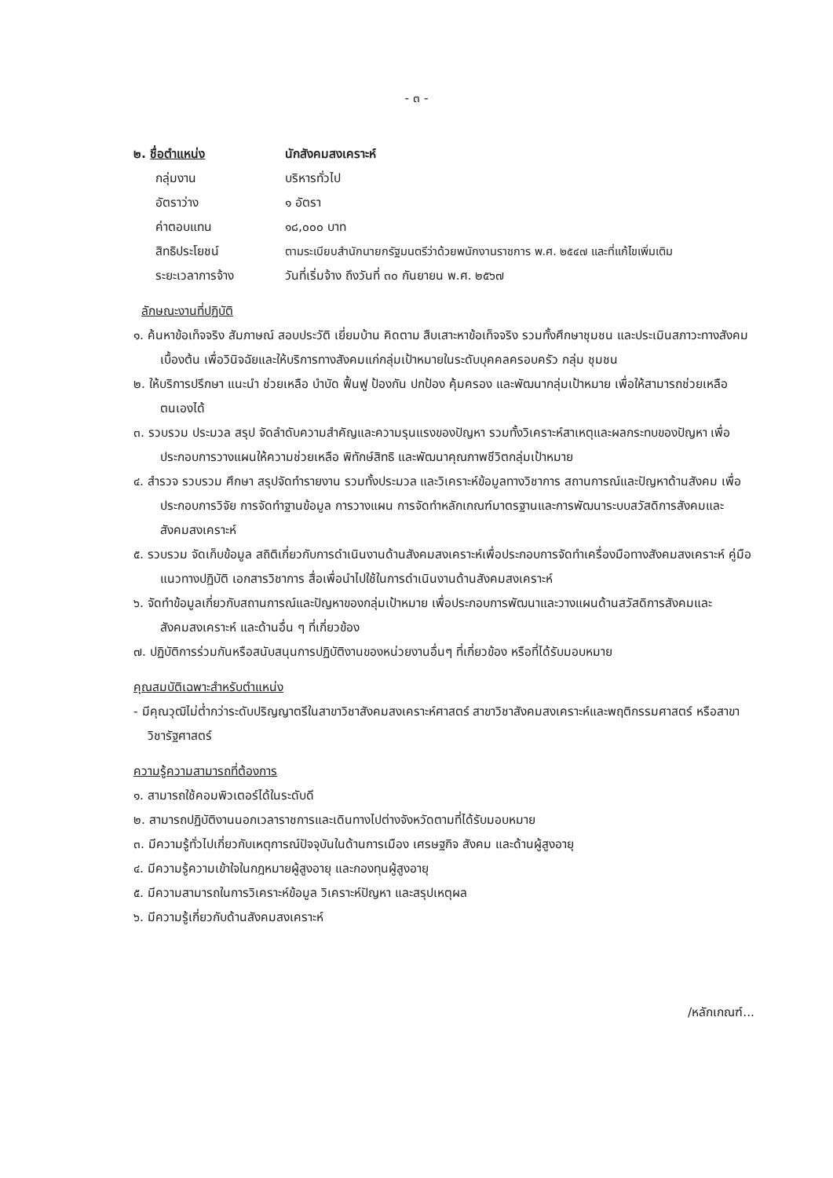- ๓ -
๒. ชื่อตำแหน่ง นักสังคมสงเคราะห์
กลุ่มงาน บริหารทั่วไป
อัตราว่าง ๑ อัตรา
ค่าตอบแทน ๑๘,๐๐๐ บาท
สิทธิประโยชน์ ตามระเบียบสำนักนายกรัฐมนตรีว่าด้วยพนักงานราชการ พ.ศ. ๒๕๔๗ และที่แก้ไขเพิ่มเติม
ระยะเวลาการจ้าง วันที่เริ่มจ้าง ถึงวันที่ ๓๐ กันยายน พ.ศ. ๒๕๖๗
ลักษณะงานที่ปฏิบัติ
๑. ค้นหาข้อเท็จจริง สัมภาษณ์ สอบประวัติ เยี่ยมบ้าน คิดตาม สืบเสาะหาข้อเท็จจริง รวมทั้งศึกษาชุมชน และประเมินสภาวะทางสังคมเบื้องต้น เพื่อวินิจฉัยและให้บริการทางสังคมแก่กลุ่มเป้าหมายในระดับบุคคลครอบครัว กลุ่ม ชุมชน
๒. ให้บริการปรึกษา แนะนำ ช่วยเหลือ บำบัด ฟื้นฟู ป้องกัน ปกป้อง คุ้มครอง และพัฒนากลุ่มเป้าหมาย เพื่อให้สามารถช่วยเหลือตนเองได้
๓. รวบรวม ประมวล สรุป จัดลำดับความสำคัญและความรุนแรงของปัญหา รวมทั้งวิเคราะห์สาเหตุและผลกระทบของปัญหา เพื่อประกอบการวางแผนให้ความช่วยเหลือ พิทักษ์สิทธิ และพัฒนาคุณภาพชีวิตกลุ่มเป้าหมาย
๔. สำรวจ รวบรวม ศึกษา สรุปจัดทำรายงาน รวมทั้งประมวล และวิเคราะห์ข้อมูลทางวิชาการ สถานการณ์และปัญหาด้านสังคม เพื่อประกอบการวิจัย การจัดทำฐานข้อมูล การวางแผน การจัดทำหลักเกณฑ์มาตรฐานและการพัฒนาระบบสวัสดิการสังคมและสังคมสงเคราะห์
๕. รวบรวม จัดเก็บข้อมูล สถิติเกี่ยวกับการดำเนินงานด้านสังคมสงเคราะห์เพื่อประกอบการจัดทำเครื่องมือทางสังคมสงเคราะห์ คู่มือ แนวทางปฏิบัติ เอกสารวิชาการ สื่อเพื่อนำไปใช้ในการดำเนินงานด้านสังคมสงเคราะห์
๖. จัดทำข้อมูลเกี่ยวกับสถานการณ์และปัญหาของกลุ่มเป้าหมาย เพื่อประกอบการพัฒนาและวางแผนด้านสวัสดิการสังคมและสังคมสงเคราะห์ และด้านอื่น ๆ ที่เกี่ยวข้อง
๗. ปฏิบัติการร่วมกันหรือสนับสนุนการปฏิบัติงานของหน่วยงานอื่นๆ ที่เกี่ยวข้อง หรือที่ได้รับมอบหมาย
คุณสมบัติเฉพาะสำหรับตำแหน่ง
- มีคุณวุฒิไม่ต่ำกว่าระดับปริญญาตรีในสาขาวิชาสังคมสงเคราะห์ศาสตร์ สาขาวิชาสังคมสงเคราะห์และพฤติกรรมศาสตร์ หรือสาขาวิชารัฐศาสตร์
ความรู้ความสามารถที่ต้องการ
๑. สามารถใช้คอมพิวเตอร์ได้ในระดับดี
๒. สามารถปฏิบัติงานนอกเวลาราชการและเดินทางไปต่างจังหวัดตามที่ได้รับมอบหมาย
๓. มีความรู้ทั่วไปเกี่ยวกับเหตุการณ์ปัจจุบันในด้านการเมือง เศรษฐกิจ สังคม และด้านผู้สูงอายุ
๔. มีความรู้ความเข้าใจในกฎหมายผู้สูงอายุ และกองทุนผู้สูงอายุ
๕. มีความสามารถในการวิเคราะห์ข้อมูล วิเคราะห์ปัญหา และสรุปเหตุผล
๖. มีความรู้เกี่ยวกับด้านสังคมสงเคราะห์
/หลักเกณฑ์...